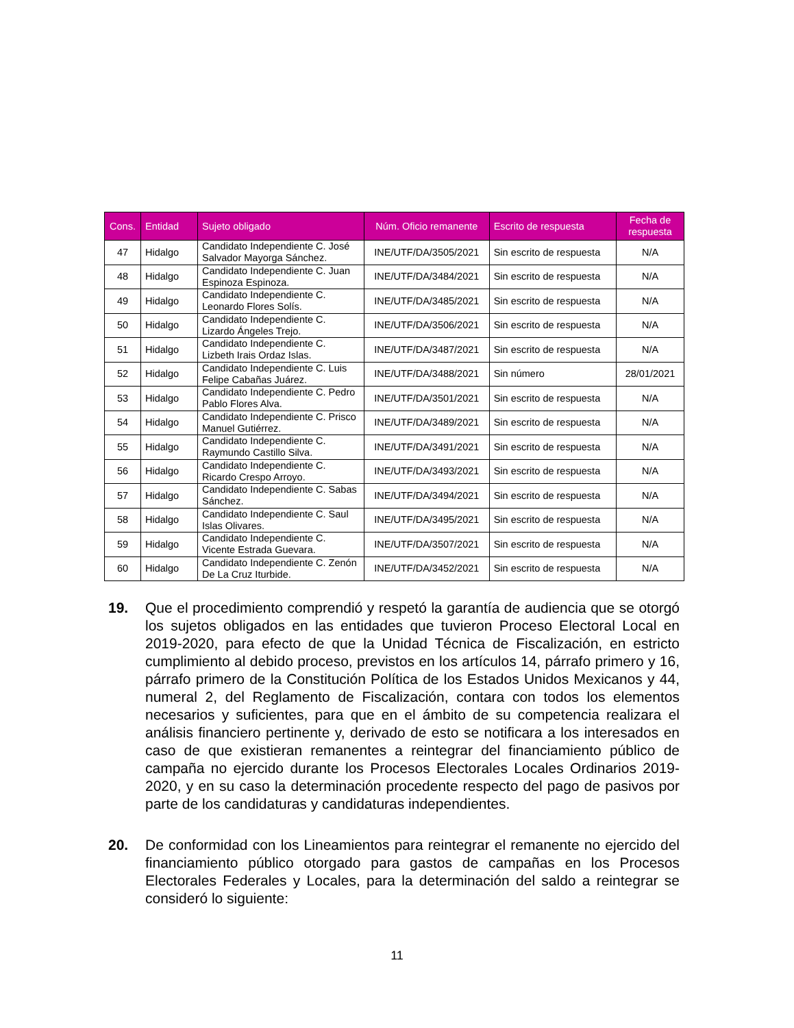| Cons. | Entidad | Sujeto obligado | Núm. Oficio remanente | Escrito de respuesta | Fecha de respuesta |
| --- | --- | --- | --- | --- | --- |
| 47 | Hidalgo | Candidato Independiente C. José Salvador Mayorga Sánchez. | INE/UTF/DA/3505/2021 | Sin escrito de respuesta | N/A |
| 48 | Hidalgo | Candidato Independiente C. Juan Espinoza Espinoza. | INE/UTF/DA/3484/2021 | Sin escrito de respuesta | N/A |
| 49 | Hidalgo | Candidato Independiente C. Leonardo Flores Solís. | INE/UTF/DA/3485/2021 | Sin escrito de respuesta | N/A |
| 50 | Hidalgo | Candidato Independiente C. Lizardo Ángeles Trejo. | INE/UTF/DA/3506/2021 | Sin escrito de respuesta | N/A |
| 51 | Hidalgo | Candidato Independiente C. Lizbeth Irais Ordaz Islas. | INE/UTF/DA/3487/2021 | Sin escrito de respuesta | N/A |
| 52 | Hidalgo | Candidato Independiente C. Luis Felipe Cabañas Juárez. | INE/UTF/DA/3488/2021 | Sin número | 28/01/2021 |
| 53 | Hidalgo | Candidato Independiente C. Pedro Pablo Flores Alva. | INE/UTF/DA/3501/2021 | Sin escrito de respuesta | N/A |
| 54 | Hidalgo | Candidato Independiente C. Prisco Manuel Gutiérrez. | INE/UTF/DA/3489/2021 | Sin escrito de respuesta | N/A |
| 55 | Hidalgo | Candidato Independiente C. Raymundo Castillo Silva. | INE/UTF/DA/3491/2021 | Sin escrito de respuesta | N/A |
| 56 | Hidalgo | Candidato Independiente C. Ricardo Crespo Arroyo. | INE/UTF/DA/3493/2021 | Sin escrito de respuesta | N/A |
| 57 | Hidalgo | Candidato Independiente C. Sabas Sánchez. | INE/UTF/DA/3494/2021 | Sin escrito de respuesta | N/A |
| 58 | Hidalgo | Candidato Independiente C. Saul Islas Olivares. | INE/UTF/DA/3495/2021 | Sin escrito de respuesta | N/A |
| 59 | Hidalgo | Candidato Independiente C. Vicente Estrada Guevara. | INE/UTF/DA/3507/2021 | Sin escrito de respuesta | N/A |
| 60 | Hidalgo | Candidato Independiente C. Zenón De La Cruz Iturbide. | INE/UTF/DA/3452/2021 | Sin escrito de respuesta | N/A |
19. Que el procedimiento comprendió y respetó la garantía de audiencia que se otorgó los sujetos obligados en las entidades que tuvieron Proceso Electoral Local en 2019-2020, para efecto de que la Unidad Técnica de Fiscalización, en estricto cumplimiento al debido proceso, previstos en los artículos 14, párrafo primero y 16, párrafo primero de la Constitución Política de los Estados Unidos Mexicanos y 44, numeral 2, del Reglamento de Fiscalización, contara con todos los elementos necesarios y suficientes, para que en el ámbito de su competencia realizara el análisis financiero pertinente y, derivado de esto se notificara a los interesados en caso de que existieran remanentes a reintegrar del financiamiento público de campaña no ejercido durante los Procesos Electorales Locales Ordinarios 2019-2020, y en su caso la determinación procedente respecto del pago de pasivos por parte de los candidaturas y candidaturas independientes.
20. De conformidad con los Lineamientos para reintegrar el remanente no ejercido del financiamiento público otorgado para gastos de campañas en los Procesos Electorales Federales y Locales, para la determinación del saldo a reintegrar se consideró lo siguiente:
11